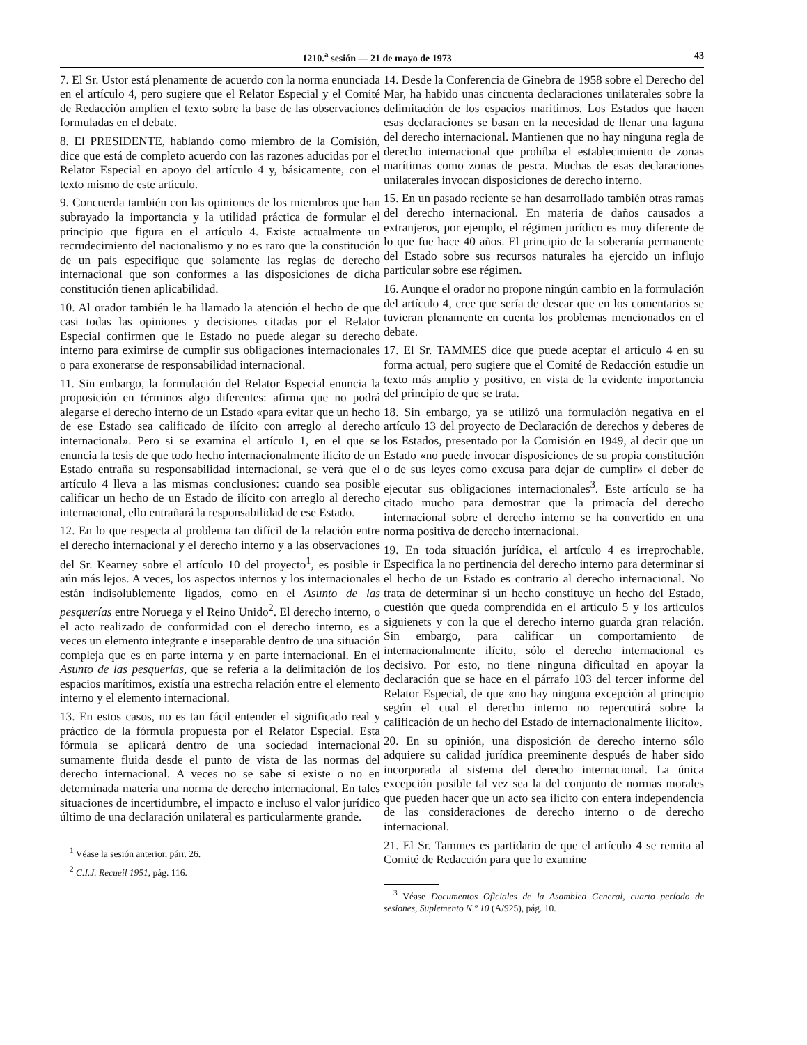1210.<sup>a</sup> sesión — 21 de mayo de 1973 43
7. El Sr. Ustor está plenamente de acuerdo con la norma enunciada en el artículo 4, pero sugiere que el Relator Especial y el Comité de Redacción amplíen el texto sobre la base de las observaciones formuladas en el debate.
8. El PRESIDENTE, hablando como miembro de la Comisión, dice que está de completo acuerdo con las razones aducidas por el Relator Especial en apoyo del artículo 4 y, básicamente, con el texto mismo de este artículo.
9. Concuerda también con las opiniones de los miembros que han subrayado la importancia y la utilidad práctica de formular el principio que figura en el artículo 4. Existe actualmente un recrudecimiento del nacionalismo y no es raro que la constitución de un país especifique que solamente las reglas de derecho internacional que son conformes a las disposiciones de dicha constitución tienen aplicabilidad.
10. Al orador también le ha llamado la atención el hecho de que casi todas las opiniones y decisiones citadas por el Relator Especial confirmen que le Estado no puede alegar su derecho interno para eximirse de cumplir sus obligaciones internacionales o para exonerarse de responsabilidad internacional.
11. Sin embargo, la formulación del Relator Especial enuncia la proposición en términos algo diferentes: afirma que no podrá alegarse el derecho interno de un Estado «para evitar que un hecho de ese Estado sea calificado de ilícito con arreglo al derecho internacional». Pero si se examina el artículo 1, en el que se enuncia la tesis de que todo hecho internacionalmente ilícito de un Estado entraña su responsabilidad internacional, se verá que el artículo 4 lleva a las mismas conclusiones: cuando sea posible calificar un hecho de un Estado de ilícito con arreglo al derecho internacional, ello entrañará la responsabilidad de ese Estado.
12. En lo que respecta al problema tan difícil de la relación entre el derecho internacional y el derecho interno y a las observaciones del Sr. Kearney sobre el artículo 10 del proyecto<sup>1</sup>, es posible ir aún más lejos. A veces, los aspectos internos y los internacionales están indisolublemente ligados, como en el Asunto de las pesquerías entre Noruega y el Reino Unido<sup>2</sup>. El derecho interno, o el acto realizado de conformidad con el derecho interno, es a veces un elemento integrante e inseparable dentro de una situación compleja que es en parte interna y en parte internacional. En el Asunto de las pesquerías, que se refería a la delimitación de los espacios marítimos, existía una estrecha relación entre el elemento interno y el elemento internacional.
13. En estos casos, no es tan fácil entender el significado real y práctico de la fórmula propuesta por el Relator Especial. Esta fórmula se aplicará dentro de una sociedad internacional sumamente fluida desde el punto de vista de las normas del derecho internacional. A veces no se sabe si existe o no en determinada materia una norma de derecho internacional. En tales situaciones de incertidumbre, el impacto e incluso el valor jurídico último de una declaración unilateral es particularmente grande.
<sup>1</sup> Véase la sesión anterior, párr. 26.
<sup>2</sup> C.I.J. Recueil 1951, pág. 116.
14. Desde la Conferencia de Ginebra de 1958 sobre el Derecho del Mar, ha habido unas cincuenta declaraciones unilaterales sobre la delimitación de los espacios marítimos. Los Estados que hacen esas declaraciones se basan en la necesidad de llenar una laguna del derecho internacional. Mantienen que no hay ninguna regla de derecho internacional que prohíba el establecimiento de zonas marítimas como zonas de pesca. Muchas de esas declaraciones unilaterales invocan disposiciones de derecho interno.
15. En un pasado reciente se han desarrollado también otras ramas del derecho internacional. En materia de daños causados a extranjeros, por ejemplo, el régimen jurídico es muy diferente de lo que fue hace 40 años. El principio de la soberanía permanente del Estado sobre sus recursos naturales ha ejercido un influjo particular sobre ese régimen.
16. Aunque el orador no propone ningún cambio en la formulación del artículo 4, cree que sería de desear que en los comentarios se tuvieran plenamente en cuenta los problemas mencionados en el debate.
17. El Sr. TAMMES dice que puede aceptar el artículo 4 en su forma actual, pero sugiere que el Comité de Redacción estudie un texto más amplio y positivo, en vista de la evidente importancia del principio de que se trata.
18. Sin embargo, ya se utilizó una formulación negativa en el artículo 13 del proyecto de Declaración de derechos y deberes de los Estados, presentado por la Comisión en 1949, al decir que un Estado «no puede invocar disposiciones de su propia constitución o de sus leyes como excusa para dejar de cumplir» el deber de ejecutar sus obligaciones internacionales<sup>3</sup>. Este artículo se ha citado mucho para demostrar que la primacía del derecho internacional sobre el derecho interno se ha convertido en una norma positiva de derecho internacional.
19. En toda situación jurídica, el artículo 4 es irreprochable. Especifica la no pertinencia del derecho interno para determinar si el hecho de un Estado es contrario al derecho internacional. No trata de determinar si un hecho constituye un hecho del Estado, cuestión que queda comprendida en el artículo 5 y los artículos siguienets y con la que el derecho interno guarda gran relación. Sin embargo, para calificar un comportamiento de internacionalmente ilícito, sólo el derecho internacional es decisivo. Por esto, no tiene ninguna dificultad en apoyar la declaración que se hace en el párrafo 103 del tercer informe del Relator Especial, de que «no hay ninguna excepción al principio según el cual el derecho interno no repercutirá sobre la calificación de un hecho del Estado de internacionalmente ilícito».
20. En su opinión, una disposición de derecho interno sólo adquiere su calidad jurídica preeminente después de haber sido incorporada al sistema del derecho internacional. La única excepción posible tal vez sea la del conjunto de normas morales que pueden hacer que un acto sea ilícito con entera independencia de las consideraciones de derecho interno o de derecho internacional.
21. El Sr. Tammes es partidario de que el artículo 4 se remita al Comité de Redacción para que lo examine
<sup>3</sup> Véase Documentos Oficiales de la Asamblea General, cuarto período de sesiones, Suplemento N.º 10 (A/925), pág. 10.